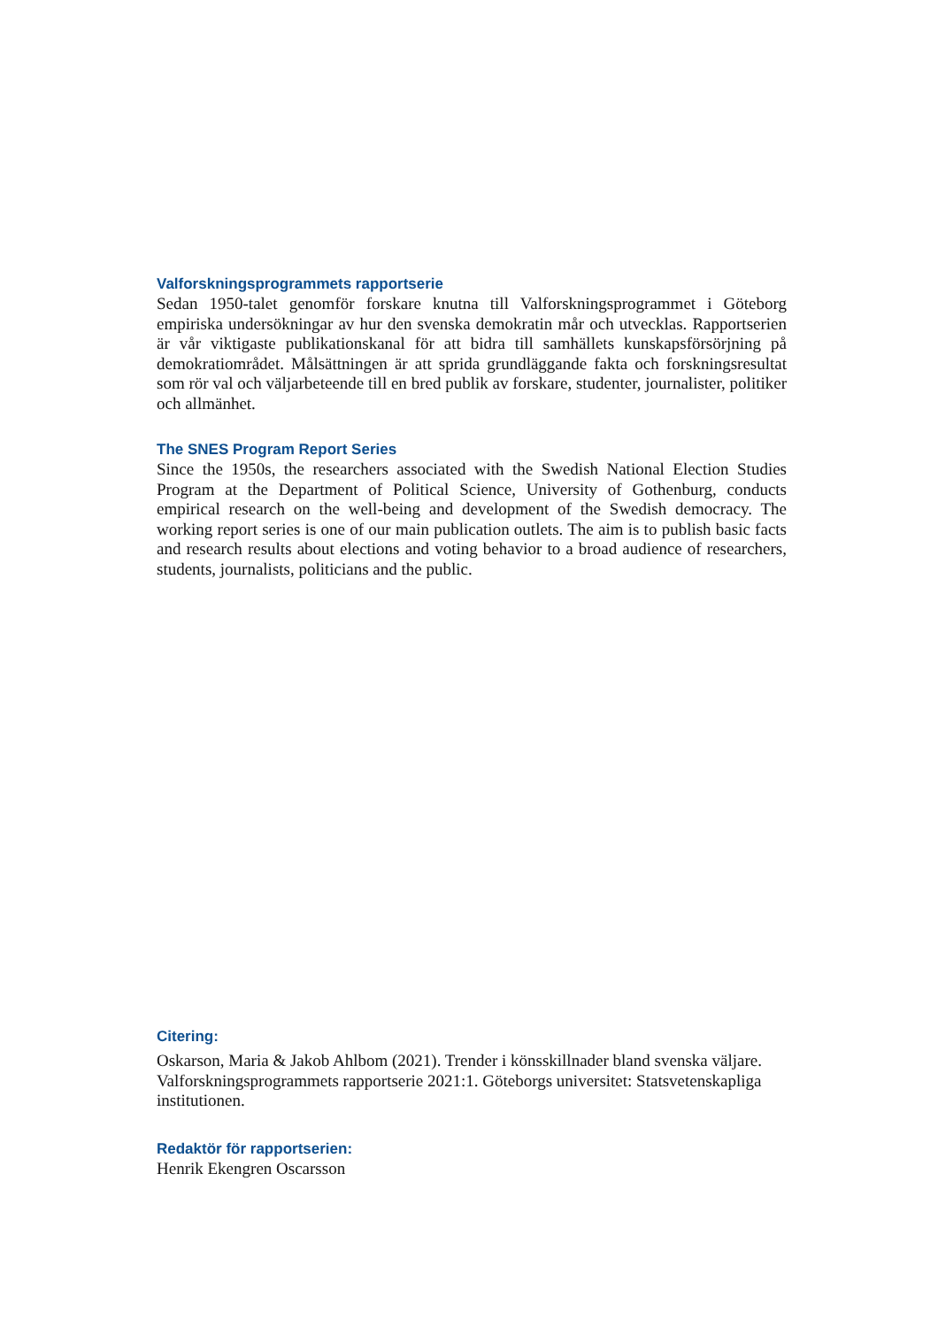Valforskningsprogrammets rapportserie
Sedan 1950-talet genomför forskare knutna till Valforskningsprogrammet i Göteborg empiriska undersökningar av hur den svenska demokratin mår och utvecklas. Rapportserien är vår viktigaste publikationskanal för att bidra till samhällets kunskapsförsörjning på demokratiområdet. Målsättningen är att sprida grundläggande fakta och forskningsresultat som rör val och väljarbeteende till en bred publik av forskare, studenter, journalister, politiker och allmänhet.
The SNES Program Report Series
Since the 1950s, the researchers associated with the Swedish National Election Studies Program at the Department of Political Science, University of Gothenburg, conducts empirical research on the well-being and development of the Swedish democracy. The working report series is one of our main publication outlets. The aim is to publish basic facts and research results about elections and voting behavior to a broad audience of researchers, students, journalists, politicians and the public.
Citering:
Oskarson, Maria & Jakob Ahlbom (2021). Trender i könsskillnader bland svenska väljare. Valforskningsprogrammets rapportserie 2021:1. Göteborgs universitet: Statsvetenskapliga institutionen.
Redaktör för rapportserien:
Henrik Ekengren Oscarsson